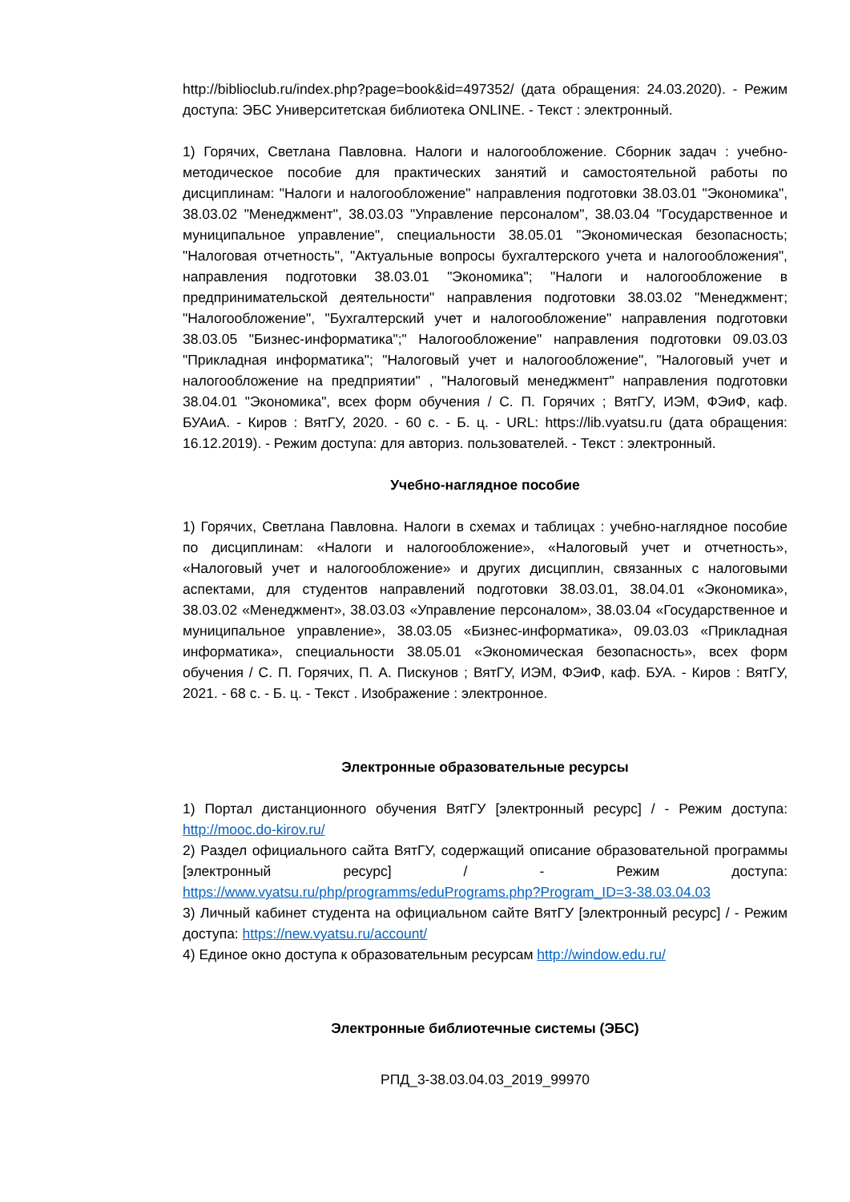http://biblioclub.ru/index.php?page=book&id=497352/ (дата обращения: 24.03.2020). - Режим доступа: ЭБС Университетская библиотека ONLINE. - Текст : электронный.
1) Горячих, Светлана Павловна. Налоги и налогообложение. Сборник задач : учебно-методическое пособие для практических занятий и самостоятельной работы по дисциплинам: "Налоги и налогообложение" направления подготовки 38.03.01 "Экономика", 38.03.02 "Менеджмент", 38.03.03 "Управление персоналом", 38.03.04 "Государственное и муниципальное управление", специальности 38.05.01 "Экономическая безопасность; "Налоговая отчетность", "Актуальные вопросы бухгалтерского учета и налогообложения", направления подготовки 38.03.01 "Экономика"; "Налоги и налогообложение в предпринимательской деятельности" направления подготовки 38.03.02 "Менеджмент; "Налогообложение", "Бухгалтерский учет и налогообложение" направления подготовки 38.03.05 "Бизнес-информатика";" Налогообложение" направления подготовки 09.03.03 "Прикладная информатика"; "Налоговый учет и налогообложение", "Налоговый учет и налогообложение на предприятии" , "Налоговый менеджмент" направления подготовки 38.04.01 "Экономика", всех форм обучения / С. П. Горячих ; ВятГУ, ИЭМ, ФЭиФ, каф. БУАиА. - Киров : ВятГУ, 2020. - 60 с. - Б. ц. - URL: https://lib.vyatsu.ru (дата обращения: 16.12.2019). - Режим доступа: для авториз. пользователей. - Текст : электронный.
Учебно-наглядное пособие
1) Горячих, Светлана Павловна. Налоги в схемах и таблицах : учебно-наглядное пособие по дисциплинам: «Налоги и налогообложение», «Налоговый учет и отчетность», «Налоговый учет и налогообложение» и других дисциплин, связанных с налоговыми аспектами, для студентов направлений подготовки 38.03.01, 38.04.01 «Экономика», 38.03.02 «Менеджмент», 38.03.03 «Управление персоналом», 38.03.04 «Государственное и муниципальное управление», 38.03.05 «Бизнес-информатика», 09.03.03 «Прикладная информатика», специальности 38.05.01 «Экономическая безопасность», всех форм обучения / С. П. Горячих, П. А. Пискунов ; ВятГУ, ИЭМ, ФЭиФ, каф. БУА. - Киров : ВятГУ, 2021. - 68 с. - Б. ц. - Текст . Изображение : электронное.
Электронные образовательные ресурсы
1) Портал дистанционного обучения ВятГУ [электронный ресурс] / - Режим доступа: http://mooc.do-kirov.ru/
2) Раздел официального сайта ВятГУ, содержащий описание образовательной программы [электронный ресурс] / - Режим доступа: https://www.vyatsu.ru/php/programms/eduPrograms.php?Program_ID=3-38.03.04.03
3) Личный кабинет студента на официальном сайте ВятГУ [электронный ресурс] / - Режим доступа: https://new.vyatsu.ru/account/
4) Единое окно доступа к образовательным ресурсам http://window.edu.ru/
Электронные библиотечные системы (ЭБС)
РПД_3-38.03.04.03_2019_99970